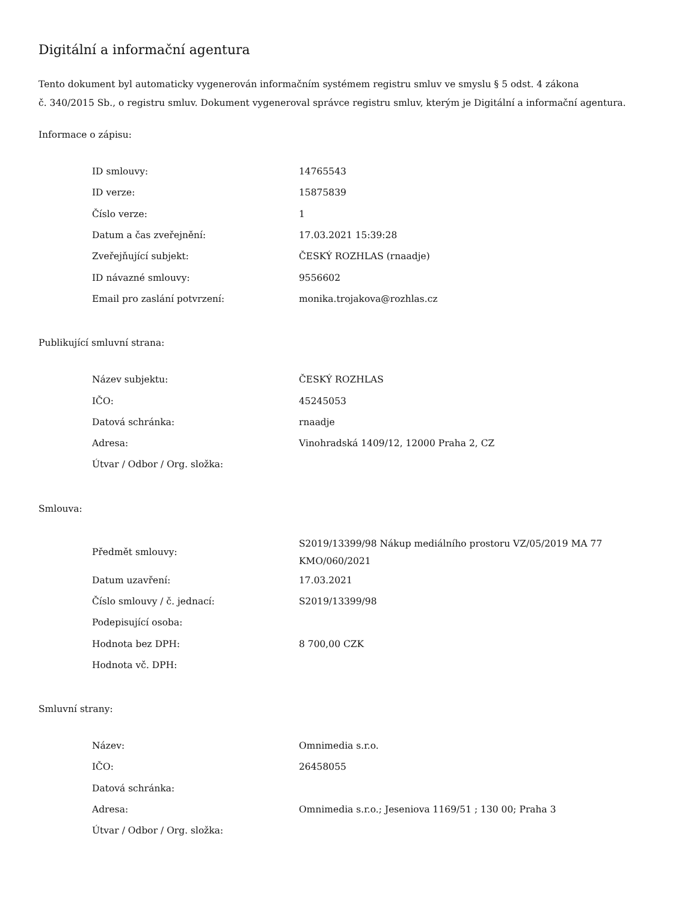Digitální a informační agentura
Tento dokument byl automaticky vygenerován informačním systémem registru smluv ve smyslu § 5 odst. 4 zákona
č. 340/2015 Sb., o registru smluv. Dokument vygeneroval správce registru smluv, kterým je Digitální a informační agentura.
Informace o zápisu:
| ID smlouvy: | 14765543 |
| ID verze: | 15875839 |
| Číslo verze: | 1 |
| Datum a čas zveřejnění: | 17.03.2021 15:39:28 |
| Zveřejňující subjekt: | ČESKÝ ROZHLAS (rnaadje) |
| ID návazné smlouvy: | 9556602 |
| Email pro zaslání potvrzení: | monika.trojakova@rozhlas.cz |
Publikující smluvní strana:
| Název subjektu: | ČESKÝ ROZHLAS |
| IČO: | 45245053 |
| Datová schránka: | rnaadje |
| Adresa: | Vinohradská 1409/12, 12000 Praha 2, CZ |
| Útvar / Odbor / Org. složka: | |
Smlouva:
| Předmět smlouvy: | S2019/13399/98 Nákup mediálního prostoru VZ/05/2019 MA 77 KMO/060/2021 |
| Datum uzavření: | 17.03.2021 |
| Číslo smlouvy / č. jednací: | S2019/13399/98 |
| Podepisující osoba: | |
| Hodnota bez DPH: | 8 700,00 CZK |
| Hodnota vč. DPH: | |
Smluvní strany:
| Název: | Omnimedia s.r.o. |
| IČO: | 26458055 |
| Datová schránka: | |
| Adresa: | Omnimedia s.r.o.; Jeseniova 1169/51 ; 130 00; Praha 3 |
| Útvar / Odbor / Org. složka: | |